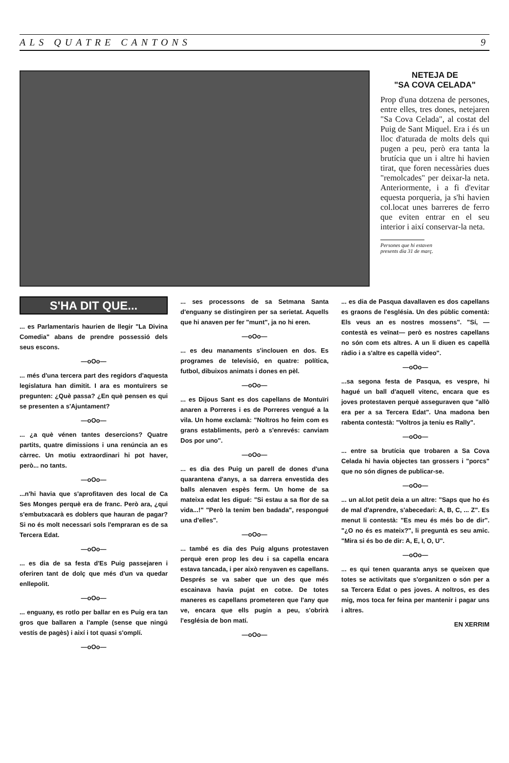ALS QUATRE CANTONS 9
NETEJA DE
"SA COVA CELADA"
Prop d'una dotzena de persones, entre elles, tres dones, netejaren "Sa Cova Celada", al costat del Puig de Sant Miquel. Era i és un lloc d'aturada de molts dels qui pugen a peu, però era tanta la brutícia que un i altre hi havien tirat, que foren necessàries dues "remolcades" per deixar-la neta. Anteriormente, i a fi d'evitar equesta porqueria, ja s'hi havien col.locat unes barreres de ferro que eviten entrar en el seu interior i així conservar-la neta.
Persones que hi estaven
presents dia 31 de març.
S'HA DIT QUE...
... es Parlamentaris haurien de llegir "La Divina Comedia" abans de prendre possessió dels seus escons.
—oOo—
... més d'una tercera part des regidors d'aquesta legislatura han dimitit. I ara es montuïrers se pregunten: ¿Què passa? ¿En què pensen es qui se presenten a s'Ajuntament?
—oOo—
... ¿a què vénen tantes desercions? Quatre partits, quatre dimissions i una renúncia an es càrrec. Un motiu extraordinari hi pot haver, però... no tants.
—oOo—
...n'hi havia que s'aprofitaven des local de Ca Ses Monges perquè era de franc. Però ara, ¿qui s'embutxacarà es doblers que hauran de pagar? Si no és molt necessari sols l'empraran es de sa Tercera Edat.
—oOo—
... es dia de sa festa d'Es Puig passejaren i oferiren tant de dolç que més d'un va quedar enllepolit.
—oOo—
... enguany, es rotlo per ballar en es Puig era tan gros que ballaren a l'ample (sense que ningú vestís de pagès) i així i tot quasi s'omplí.
—oOo—
... ses processons de sa Setmana Santa d'enguany se distingiren per sa serietat. Aquells que hi anaven per fer "munt", ja no hi eren.
—oOo—
... es deu manaments s'inclouen en dos. Es programes de televisió, en quatre: política, futbol, dibuixos animats i dones en pèl.
—oOo—
... es Dijous Sant es dos capellans de Montuïri anaren a Porreres i es de Porreres vengué a la vila. Un home exclamà: "Noltros ho feim com es grans establiments, però a s'enrevés: canviam Dos por uno".
—oOo—
... es dia des Puig un parell de dones d'una quarantena d'anys, a sa darrera envestida des balls alenaven espès ferm. Un home de sa mateixa edat les digué: "Si estau a sa flor de sa vida...!" "Però la tenim ben badada", respongué una d'elles".
—oOo—
... també es dia des Puig alguns protestaven perquè eren prop les deu i sa capella encara estava tancada, i per això renyaven es capellans. Després se va saber que un des que més escainava havia pujat en cotxe. De totes maneres es capellans prometeren que l'any que ve, encara que ells pugin a peu, s'obrirà l'església de bon matí.
—oOo—
... es dia de Pasqua davallaven es dos capellans es graons de l'església. Un des públic comentà: Els veus an es nostres mossens". "Sí, —contestà es veïnat— però es nostres capellans no són com ets altres. A un li diuen es capellà ràdio i a s'altre es capellà video".
—oOo—
...sa segona festa de Pasqua, es vespre, hi hagué un ball d'aquell vitenc, encara que es joves protestaven perquè asseguraven que "allò era per a sa Tercera Edat". Una madona ben rabenta contestà: "Voltros ja teniu es Rally".
—oOo—
... entre sa brutícia que trobaren a Sa Cova Celada hi havia objectes tan grossers i "porcs" que no són dignes de publicar-se.
—oOo—
... un al.lot petit deia a un altre: "Saps que ho és de mal d'aprendre, s'abecedari: A, B, C, ... Z". Es menut li contestà: "Es meu és més bo de dir". "¿O no és es mateix?", li preguntà es seu amic. "Mira si és bo de dir: A, E, I, O, U".
—oOo—
... es qui tenen quaranta anys se queixen que totes se activitats que s'organitzen o són per a sa Tercera Edat o pes joves. A noltros, es des mig, mos toca fer feina per mantenir i pagar uns i altres.
EN XERRIM